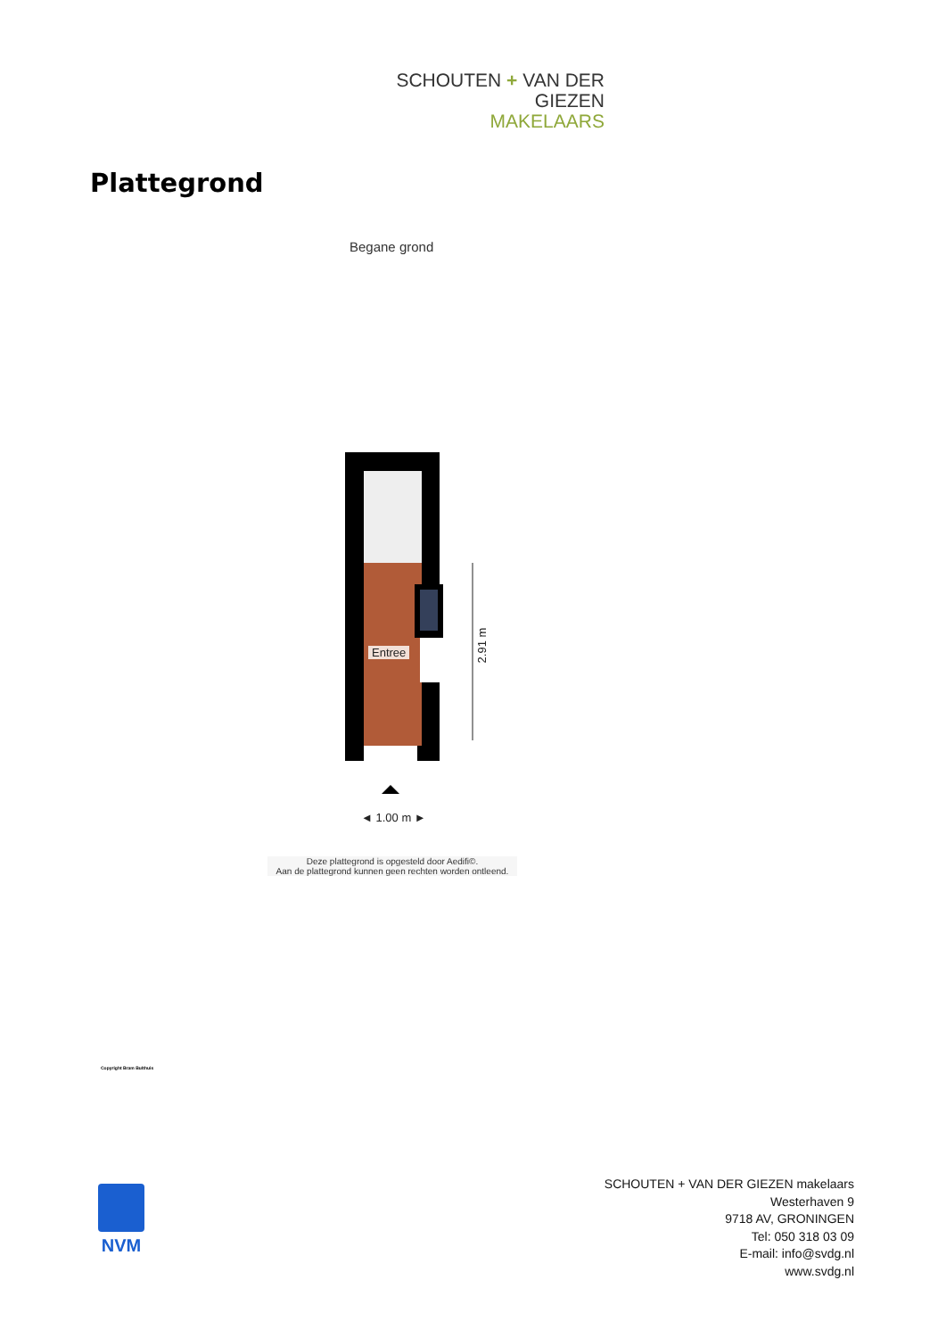SCHOUTEN + VAN DER GIEZEN
MAKELAARS
Plattegrond
Begane grond
Entree
2.91 m
◄ 1.00 m ►
Deze plattegrond is opgesteld door Aedifi©.
Aan de plattegrond kunnen geen rechten worden ontleend.
Copyright Bram Bulthuis
NVM
SCHOUTEN + VAN DER GIEZEN makelaars
Westerhaven 9
9718 AV, GRONINGEN
Tel: 050 318 03 09
E-mail: info@svdg.nl
www.svdg.nl